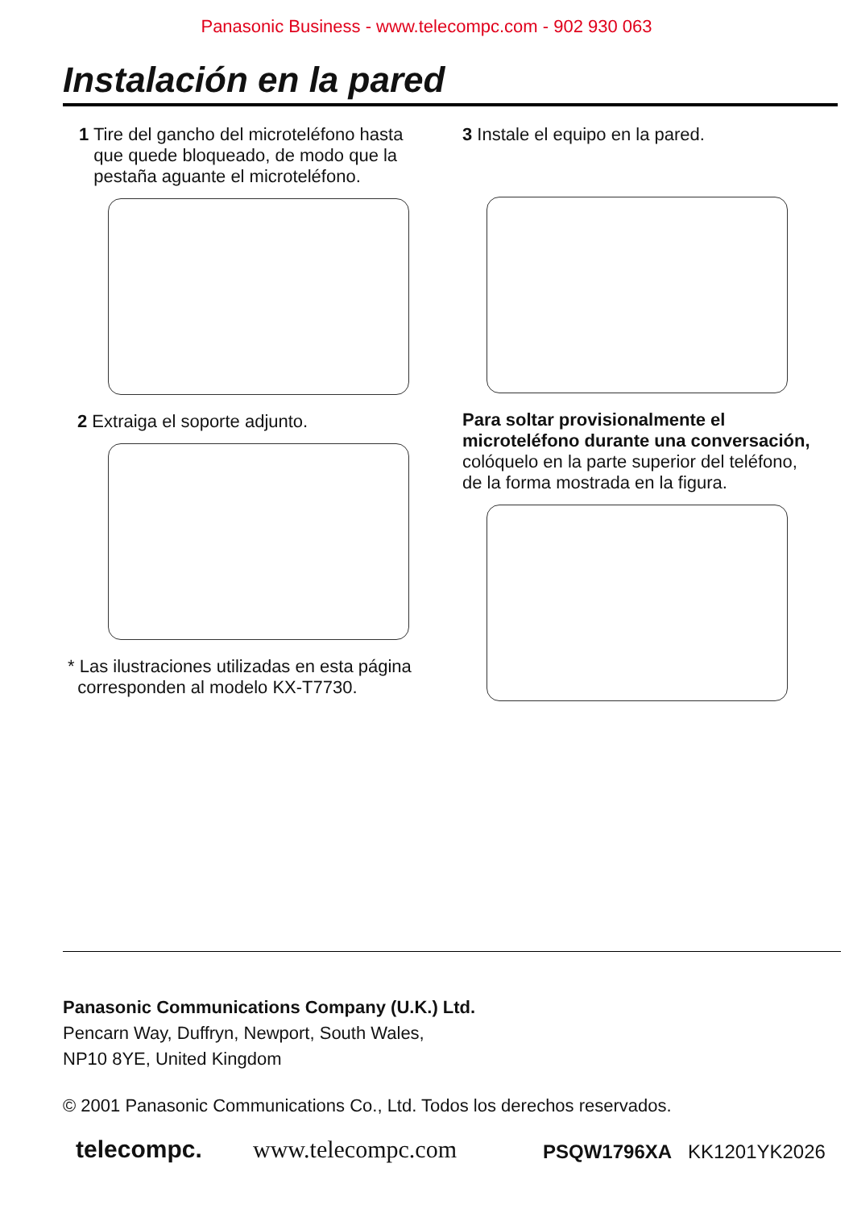Panasonic Business - www.telecompc.com - 902 930 063
Instalación en la pared
1 Tire del gancho del microteléfono hasta
que quede bloqueado, de modo que la
pestaña aguante el microteléfono.
2 Extraiga el soporte adjunto.
* Las ilustraciones utilizadas en esta página
corresponden al modelo KX-T7730.
3 Instale el equipo en la pared.
Para soltar provisionalmente el
microteléfono durante una conversación,
colóquelo en la parte superior del teléfono,
de la forma mostrada en la figura.
Panasonic Communications Company (U.K.) Ltd.
Pencarn Way, Duffryn, Newport, South Wales,
NP10 8YE, United Kingdom
© 2001 Panasonic Communications Co., Ltd. Todos los derechos reservados.
telecompc.
www.telecompc.com
PSQW1796XA KK1201YK2026